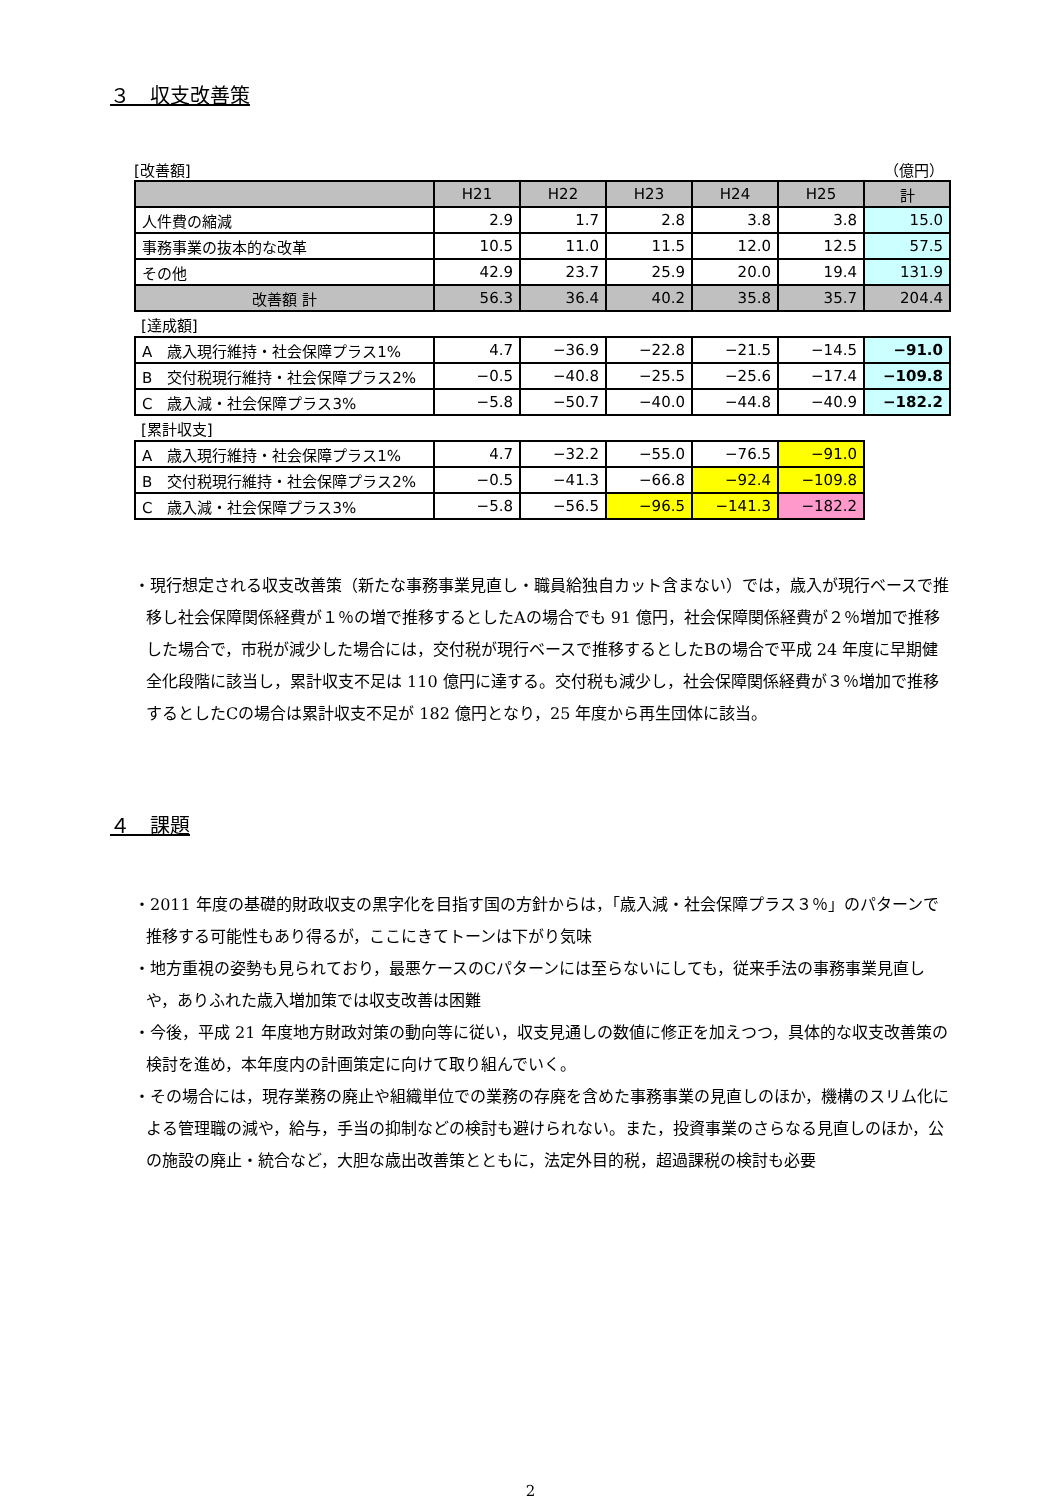３　収支改善策
[改善額] （億円）
| | H21 | H22 | H23 | H24 | H25 | 計 |
| --- | --- | --- | --- | --- | --- | --- |
| 人件費の縮減 | 2.9 | 1.7 | 2.8 | 3.8 | 3.8 | 15.0 |
| 事務事業の抜本的な改革 | 10.5 | 11.0 | 11.5 | 12.0 | 12.5 | 57.5 |
| その他 | 42.9 | 23.7 | 25.9 | 20.0 | 19.4 | 131.9 |
| 改善額 計 | 56.3 | 36.4 | 40.2 | 35.8 | 35.7 | 204.4 |
| [達成額] | | | | | | |
| A 歳入現行維持・社会保障プラス1% | 4.7 | −36.9 | −22.8 | −21.5 | −14.5 | −91.0 |
| B 交付税現行維持・社会保障プラス2% | −0.5 | −40.8 | −25.5 | −25.6 | −17.4 | −109.8 |
| C 歳入減・社会保障プラス3% | −5.8 | −50.7 | −40.0 | −44.8 | −40.9 | −182.2 |
| [累計収支] | | | | | | |
| A 歳入現行維持・社会保障プラス1% | 4.7 | −32.2 | −55.0 | −76.5 | −91.0 | |
| B 交付税現行維持・社会保障プラス2% | −0.5 | −41.3 | −66.8 | −92.4 | −109.8 | |
| C 歳入減・社会保障プラス3% | −5.8 | −56.5 | −96.5 | −141.3 | −182.2 | |
・現行想定される収支改善策（新たな事務事業見直し・職員給独自カット含まない）では，歳入が現行ベースで推移し社会保障関係経費が１％の増で推移するとしたAの場合でも 91 億円，社会保障関係経費が２％増加で推移した場合で，市税が減少した場合には，交付税が現行ベースで推移するとしたBの場合で平成 24 年度に早期健全化段階に該当し，累計収支不足は 110 億円に達する。交付税も減少し，社会保障関係経費が３％増加で推移するとしたCの場合は累計収支不足が 182 億円となり，25 年度から再生団体に該当。
４　課題
・2011 年度の基礎的財政収支の黒字化を目指す国の方針からは，「歳入減・社会保障プラス３％」のパターンで推移する可能性もあり得るが，ここにきてトーンは下がり気味
・地方重視の姿勢も見られており，最悪ケースのCパターンには至らないにしても，従来手法の事務事業見直しや，ありふれた歳入増加策では収支改善は困難
・今後，平成 21 年度地方財政対策の動向等に従い，収支見通しの数値に修正を加えつつ，具体的な収支改善策の検討を進め，本年度内の計画策定に向けて取り組んでいく。
・その場合には，現存業務の廃止や組織単位での業務の存廃を含めた事務事業の見直しのほか，機構のスリム化による管理職の減や，給与，手当の抑制などの検討も避けられない。また，投資事業のさらなる見直しのほか，公の施設の廃止・統合など，大胆な歳出改善策とともに，法定外目的税，超過課税の検討も必要
2